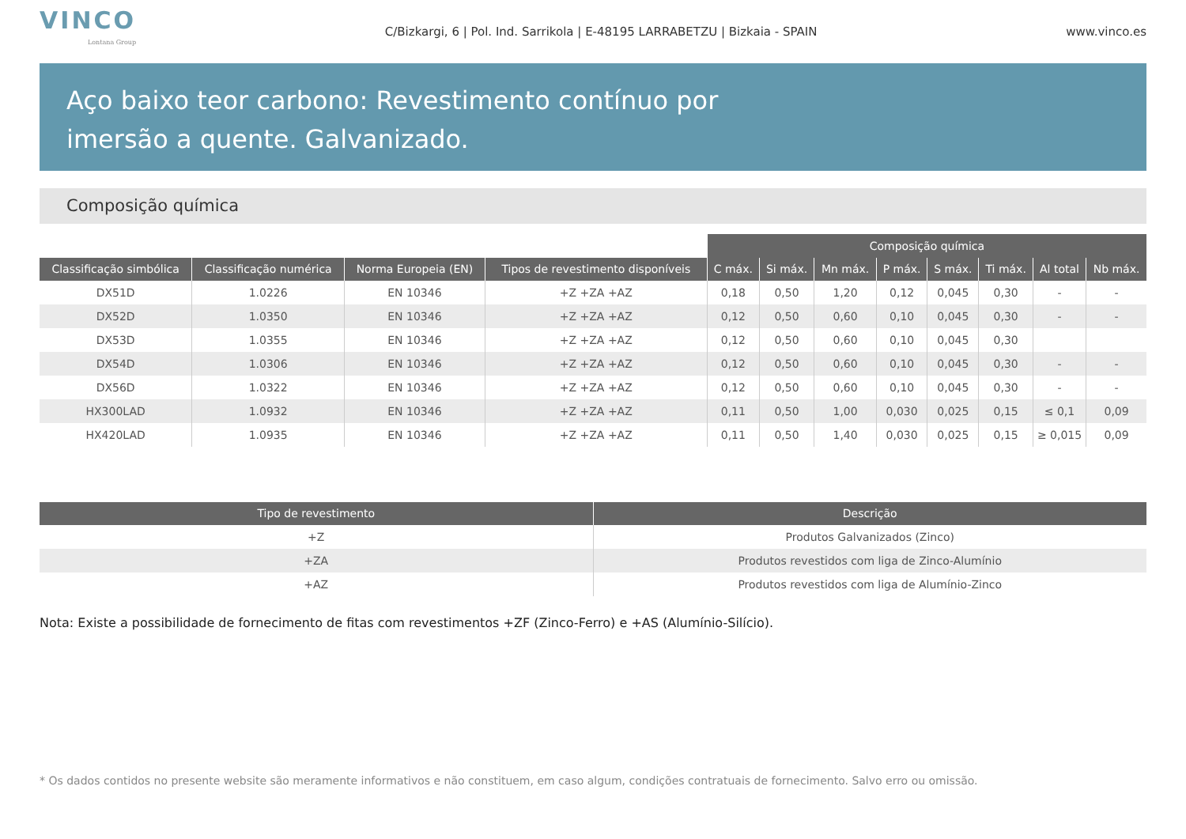VINCO
Lontana Group
C/Bizkargi, 6 | Pol. Ind. Sarrikola | E-48195 LARRABETZU | Bizkaia - SPAIN
www.vinco.es
Aço baixo teor carbono: Revestimento contínuo por
imersão a quente. Galvanizado.
Composição química
| | | | | Composição química | | | | | | | |
| Classificação simbólica | Classificação numérica | Norma Europeia (EN) | Tipos de revestimento disponíveis | C máx. | Si máx. | Mn máx. | P máx. | S máx. | Ti máx. | Al total | Nb máx. |
| DX51D | 1.0226 | EN 10346 | +Z +ZA +AZ | 0,18 | 0,50 | 1,20 | 0,12 | 0,045 | 0,30 | - | - |
| DX52D | 1.0350 | EN 10346 | +Z +ZA +AZ | 0,12 | 0,50 | 0,60 | 0,10 | 0,045 | 0,30 | - | - |
| DX53D | 1.0355 | EN 10346 | +Z +ZA +AZ | 0,12 | 0,50 | 0,60 | 0,10 | 0,045 | 0,30 | | |
| DX54D | 1.0306 | EN 10346 | +Z +ZA +AZ | 0,12 | 0,50 | 0,60 | 0,10 | 0,045 | 0,30 | - | - |
| DX56D | 1.0322 | EN 10346 | +Z +ZA +AZ | 0,12 | 0,50 | 0,60 | 0,10 | 0,045 | 0,30 | - | - |
| HX300LAD | 1.0932 | EN 10346 | +Z +ZA +AZ | 0,11 | 0,50 | 1,00 | 0,030 | 0,025 | 0,15 | ≤ 0,1 | 0,09 |
| HX420LAD | 1.0935 | EN 10346 | +Z +ZA +AZ | 0,11 | 0,50 | 1,40 | 0,030 | 0,025 | 0,15 | ≥ 0,015 | 0,09 |
| Tipo de revestimento | Descrição |
| --- | --- |
| +Z | Produtos Galvanizados (Zinco) |
| +ZA | Produtos revestidos com liga de Zinco-Alumínio |
| +AZ | Produtos revestidos com liga de Alumínio-Zinco |
Nota: Existe a possibilidade de fornecimento de fitas com revestimentos +ZF (Zinco-Ferro) e +AS (Alumínio-Silício).
* Os dados contidos no presente website são meramente informativos e não constituem, em caso algum, condições contratuais de fornecimento. Salvo erro ou omissão.